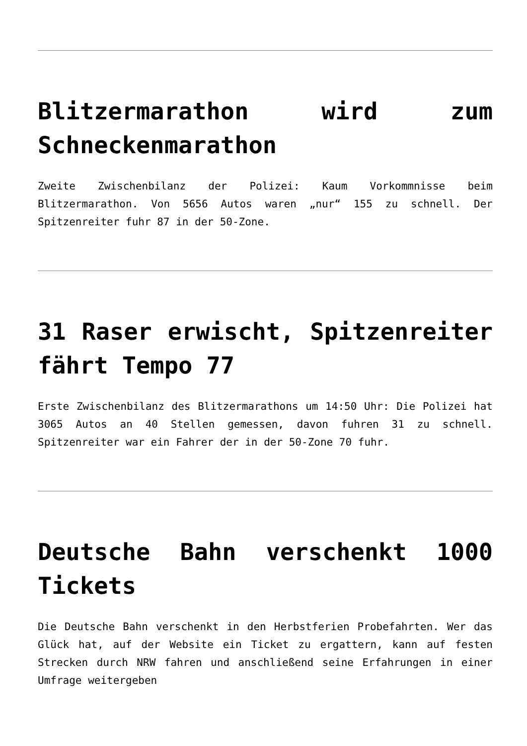Blitzermarathon wird zum Schneckenmarathon
Zweite Zwischenbilanz der Polizei: Kaum Vorkommnisse beim Blitzermarathon. Von 5656 Autos waren „nur“ 155 zu schnell. Der Spitzenreiter fuhr 87 in der 50-Zone.
31 Raser erwischt, Spitzenreiter fährt Tempo 77
Erste Zwischenbilanz des Blitzermarathons um 14:50 Uhr: Die Polizei hat 3065 Autos an 40 Stellen gemessen, davon fuhren 31 zu schnell. Spitzenreiter war ein Fahrer der in der 50-Zone 70 fuhr.
Deutsche Bahn verschenkt 1000 Tickets
Die Deutsche Bahn verschenkt in den Herbstferien Probefahrten. Wer das Glück hat, auf der Website ein Ticket zu ergattern, kann auf festen Strecken durch NRW fahren und anschließend seine Erfahrungen in einer Umfrage weitergeben